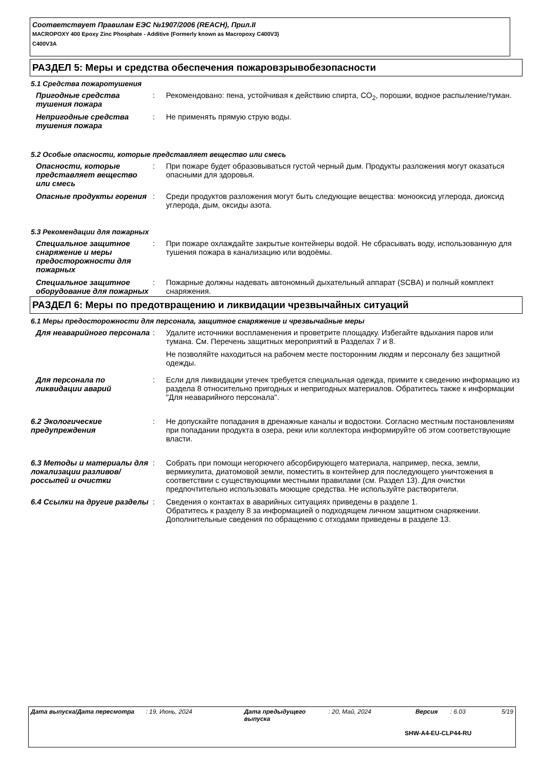Соответствует Правилам ЕЭС №1907/2006 (REACH), Прил.II
MACROPOXY 400 Epoxy Zinc Phosphate - Additive (Formerly known as Macropoxy C400V3)
C400V3A
РАЗДЕЛ 5: Меры и средства обеспечения пожаровзрывобезопасности
5.1 Средства пожаротушения
Пригодные средства тушения пожара
: Рекомендовано: пена, устойчивая к действию спирта, CO<sub>2</sub>, порошки, водное распыление/туман.
Непригодные средства тушения пожара
: Не применять прямую струю воды.
5.2 Особые опасности, которые представляет вещество или смесь
Опасности, которые представляет вещество или смесь
: При пожаре будет образовываться густой черный дым. Продукты разложения могут оказаться опасными для здоровья.
Опасные продукты горения : Среди продуктов разложения могут быть следующие вещества: монооксид углерода, диоксид углерода, дым, оксиды азота.
5.3 Рекомендации для пожарных
Специальное защитное снаряжение и меры предосторожности для пожарных
: При пожаре охлаждайте закрытые контейнеры водой. Не сбрасывать воду, использованную для тушения пожара в канализацию или водоёмы.
Специальное защитное оборудование для пожарных
: Пожарные должны надевать автономный дыхательный аппарат (SCBA) и полный комплект снаряжения.
РАЗДЕЛ 6: Меры по предотвращению и ликвидации чрезвычайных ситуаций
6.1 Меры предосторожности для персонала, защитное снаряжение и чрезвычайные меры
Для неаварийного персонала : Удалите источники воспламенения и проветрите площадку. Избегайте вдыхания паров или тумана. См. Перечень защитных мероприятий в Разделах 7 и 8.
Не позволяйте находиться на рабочем месте посторонним людям и персоналу без защитной одежды.
Для персонала по ликвидации аварий
: Если для ликвидации утечек требуется специальная одежда, примите к сведению информацию из раздела 8 относительно пригодных и непригодных материалов. Обратитесь также к информации "Для неаварийного персонала".
6.2 Экологические предупреждения
: Не допускайте попадания в дренажные каналы и водостоки. Согласно местным постановлениям при попадании продукта в озера, реки или коллектора информируйте об этом соответствующие власти.
6.3 Методы и материалы для локализации разливов/россыпей и очистки
: Собрать при помощи негорючего абсорбирующего материала, например, песка, земли, вермикулита, диатомовой земли, поместить в контейнер для последующего уничтожения в соответствии с существующими местными правилами (см. Раздел 13). Для очистки предпочтительно использовать моющие средства. Не используйте растворители.
6.4 Ссылки на другие разделы
: Сведения о контактах в аварийных ситуациях приведены в разделе 1.
Обратитесь к разделу 8 за информацией о подходящем личном защитном снаряжении.
Дополнительные сведения по обращению с отходами приведены в разделе 13.
Дата выпуска/Дата пересмотра : 19, Июнь, 2024 Дата предыдущего выпуска
: 20, Май, 2024 Версия : 6.03 5/19
SHW-A4-EU-CLP44-RU